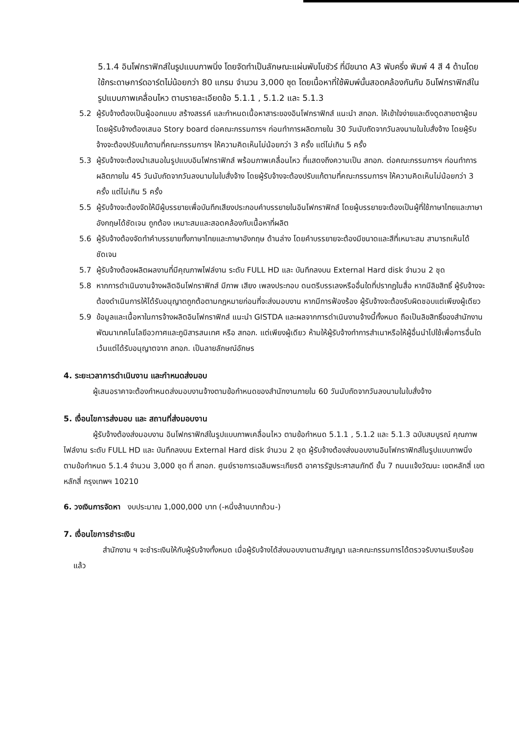5.1.4 อินโฟกราฟิกส์ในรูปแบบภาพนิ่ง โดยจัดทำเป็นลักษณะแผ่นพับโบชัวร์ ที่มีขนาด A3 พับครึ่ง พิมพ์ 4 สี 4 ด้านโดยใช้กระดาษการ์ดอาร์ตไม่น้อยกว่า 80 แกรม จำนวน 3,000 ชุด โดยเนื้อหาที่ใช้พิมพ์นั้นสอดคล้องกันกับ อินโฟกราฟิกส์ในรูปแบบภาพเคลื่อนไหว ตามรายละเอียดข้อ 5.1.1 , 5.1.2 และ 5.1.3
5.2 ผู้รับจ้างต้องเป็นผู้ออกแบบ สร้างสรรค์ และกำหนดเนื้อหาสาระของอินโฟกราฟิกส์ แนะนำ สทอภ. ให้เข้าใจง่ายและดึงดูดสายตาผู้ชม โดยผู้รับจ้างต้องเสนอ Story board ต่อคณะกรรมการฯ ก่อนทำการผลิตภายใน 30 วันนับถัดจากวันลงนามในใบสั่งจ้าง โดยผู้รับจ้างจะต้องปรับแก้ตามที่คณะกรรมการฯ ให้ความคิดเห็นไม่น้อยกว่า 3 ครั้ง แต่ไม่เกิน 5 ครั้ง
5.3 ผู้รับจ้างจะต้องนำเสนอในรูปแบบอินโฟกราฟิกส์ พร้อมภาพเคลื่อนไหว ที่แสดงถึงความเป็น สทอภ. ต่อคณะกรรมการฯ ก่อนทำการผลิตภายใน 45 วันนับถัดจากวันลงนามในใบสั่งจ้าง โดยผู้รับจ้างจะต้องปรับแก้ตามที่คณะกรรมการฯ ให้ความคิดเห็นไม่น้อยกว่า 3 ครั้ง แต่ไม่เกิน 5 ครั้ง
5.5 ผู้รับจ้างจะต้องจัดให้มีผู้บรรยายเพื่อบันทึกเสียงประกอบคำบรรยายในอินโฟกราฟิกส์ โดยผู้บรรยายจะต้องเป็นผู้ที่ใช้ภาษาไทยและภาษาอังกฤษได้ชัดเจน ถูกต้อง เหมาะสมและสอดคล้องกับเนื้อหาที่ผลิต
5.6 ผู้รับจ้างต้องจัดทำคำบรรยายทั้งภาษาไทยและภาษาอังกฤษ ด้านล่าง โดยคำบรรยายจะต้องมีขนาดและสีที่เหมาะสม สามารถเห็นได้ชัดเจน
5.7 ผู้รับจ้างต้องผลิตผลงานที่มีคุณภาพไฟล์งาน ระดับ FULL HD และ บันทึกลงบน External Hard disk จำนวน 2 ชุด
5.8 หากการดำเนินงานจ้างผลิตอินโฟกราฟิกส์ มีภาพ เสียง เพลงประกอบ ดนตรีบรรเลงหรืออื่นใดที่ปรากฏในสื่อ หากมีลิขสิทธิ์ ผู้รับจ้างจะต้องดำเนินการให้ได้รับอนุญาตถูกต้อตามกฎหมายก่อนที่จะส่งมอบงาน หากมีการฟ้องร้อง ผู้รับจ้างจะต้องรับผิดชอบแต่เพียงผู้เดียว
5.9 ข้อมูลและเนื้อหาในการจ้างผลิตอินโฟกราฟิกส์ แนะนำ GISTDA และผลจากการดำเนินงานจ้างนี้ทั้งหมด ถือเป็นลิขสิทธิ์ของสำนักงานพัฒนาเทคโนโลยีอวกาศและภูมิสารสนเทศ หรือ สทอภ. แต่เพียงผู้เดียว ห้ามให้ผู้รับจ้างทำการสำเนาหรือให้ผู้อื่นนำไปใช้เพื่อการอื่นใด เว้นแต่ได้รับอนุญาตจาก สทอภ. เป็นลายลักษณ์อักษร
4. ระยะเวลาการดำเนินงาน และกำหนดส่งมอบ
ผู้เสนอราคาจะต้องกำหนดส่งมอบงานจ้างตามข้อกำหนดของสำนักงานภายใน 60 วันนับถัดจากวันลงนามในใบสั่งจ้าง
5. เงื่อนไขการส่งมอบ และ สถานที่ส่งมอบงาน
ผู้รับจ้างต้องส่งมอบงาน อินโฟกราฟิกส์ในรูปแบบภาพเคลื่อนไหว ตามข้อกำหนด 5.1.1 , 5.1.2 และ 5.1.3 ฉบับสมบูรณ์ คุณภาพไฟล์งาน ระดับ FULL HD และ บันทึกลงบน External Hard disk จำนวน 2 ชุด ผู้รับจ้างต้องส่งมอบงานอินโฟกราฟิกส์ในรูปแบบภาพนิ่ง ตามข้อกำหนด 5.1.4 จำนวน 3,000 ชุด ที่ สทอภ. ศูนย์ราชการเฉลิมพระเกียรติ อาคารรัฐประศาสนภักดี ชั้น 7 ถนนแจ้งวัฒนะ เขตหลักสี่ เขตหลักสี่ กรุงเทพฯ 10210
6. วงเงินการจัดหา งบประมาณ 1,000,000 บาท (-หนึ่งล้านบาทถ้วน-)
7. เงื่อนไขการชำระเงิน
สำนักงาน ฯ จะชำระเงินให้กับผู้รับจ้างทั้งหมด เมื่อผู้รับจ้างได้ส่งมอบงานตามสัญญา และคณะกรรมการได้ตรวจรับงานเรียบร้อยแล้ว